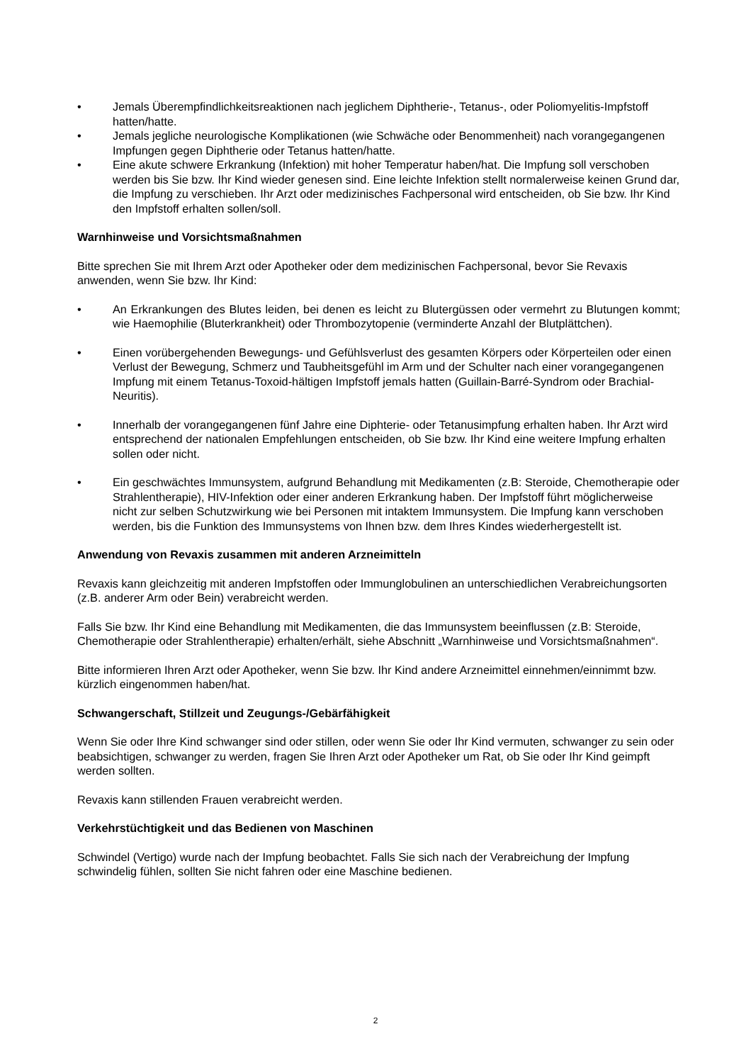• Jemals Überempfindlichkeitsreaktionen nach jeglichem Diphtherie-, Tetanus-, oder Poliomyelitis-Impfstoff hatten/hatte.
• Jemals jegliche neurologische Komplikationen (wie Schwäche oder Benommenheit) nach vorangegangenen Impfungen gegen Diphtherie oder Tetanus hatten/hatte.
• Eine akute schwere Erkrankung (Infektion) mit hoher Temperatur haben/hat. Die Impfung soll verschoben werden bis Sie bzw. Ihr Kind wieder genesen sind. Eine leichte Infektion stellt normalerweise keinen Grund dar, die Impfung zu verschieben. Ihr Arzt oder medizinisches Fachpersonal wird entscheiden, ob Sie bzw. Ihr Kind den Impfstoff erhalten sollen/soll.
Warnhinweise und Vorsichtsmaßnahmen
Bitte sprechen Sie mit Ihrem Arzt oder Apotheker oder dem medizinischen Fachpersonal, bevor Sie Revaxis anwenden, wenn Sie bzw. Ihr Kind:
• An Erkrankungen des Blutes leiden, bei denen es leicht zu Blutergüssen oder vermehrt zu Blutungen kommt; wie Haemophilie (Bluterkrankheit) oder Thrombozytopenie (verminderte Anzahl der Blutplättchen).
• Einen vorübergehenden Bewegungs- und Gefühlsverlust des gesamten Körpers oder Körperteilen oder einen Verlust der Bewegung, Schmerz und Taubheitsgefühl im Arm und der Schulter nach einer vorangegangenen Impfung mit einem Tetanus-Toxoid-hältigen Impfstoff jemals hatten (Guillain-Barré-Syndrom oder Brachial-Neuritis).
• Innerhalb der vorangegangenen fünf Jahre eine Diphterie- oder Tetanusimpfung erhalten haben. Ihr Arzt wird entsprechend der nationalen Empfehlungen entscheiden, ob Sie bzw. Ihr Kind eine weitere Impfung erhalten sollen oder nicht.
• Ein geschwächtes Immunsystem, aufgrund Behandlung mit Medikamenten (z.B: Steroide, Chemotherapie oder Strahlentherapie), HIV-Infektion oder einer anderen Erkrankung haben. Der Impfstoff führt möglicherweise nicht zur selben Schutzwirkung wie bei Personen mit intaktem Immunsystem. Die Impfung kann verschoben werden, bis die Funktion des Immunsystems von Ihnen bzw. dem Ihres Kindes wiederhergestellt ist.
Anwendung von Revaxis zusammen mit anderen Arzneimitteln
Revaxis kann gleichzeitig mit anderen Impfstoffen oder Immunglobulinen an unterschiedlichen Verabreichungsorten (z.B. anderer Arm oder Bein) verabreicht werden.
Falls Sie bzw. Ihr Kind eine Behandlung mit Medikamenten, die das Immunsystem beeinflussen (z.B: Steroide, Chemotherapie oder Strahlentherapie) erhalten/erhält, siehe Abschnitt „Warnhinweise und Vorsichtsmaßnahmen“.
Bitte informieren Ihren Arzt oder Apotheker, wenn Sie bzw. Ihr Kind andere Arzneimittel einnehmen/einnimmt bzw. kürzlich eingenommen haben/hat.
Schwangerschaft, Stillzeit und Zeugungs-/Gebärfähigkeit
Wenn Sie oder Ihre Kind schwanger sind oder stillen, oder wenn Sie oder Ihr Kind vermuten, schwanger zu sein oder beabsichtigen, schwanger zu werden, fragen Sie Ihren Arzt oder Apotheker um Rat, ob Sie oder Ihr Kind geimpft werden sollten.
Revaxis kann stillenden Frauen verabreicht werden.
Verkehrstüchtigkeit und das Bedienen von Maschinen
Schwindel (Vertigo) wurde nach der Impfung beobachtet. Falls Sie sich nach der Verabreichung der Impfung schwindelig fühlen, sollten Sie nicht fahren oder eine Maschine bedienen.
2